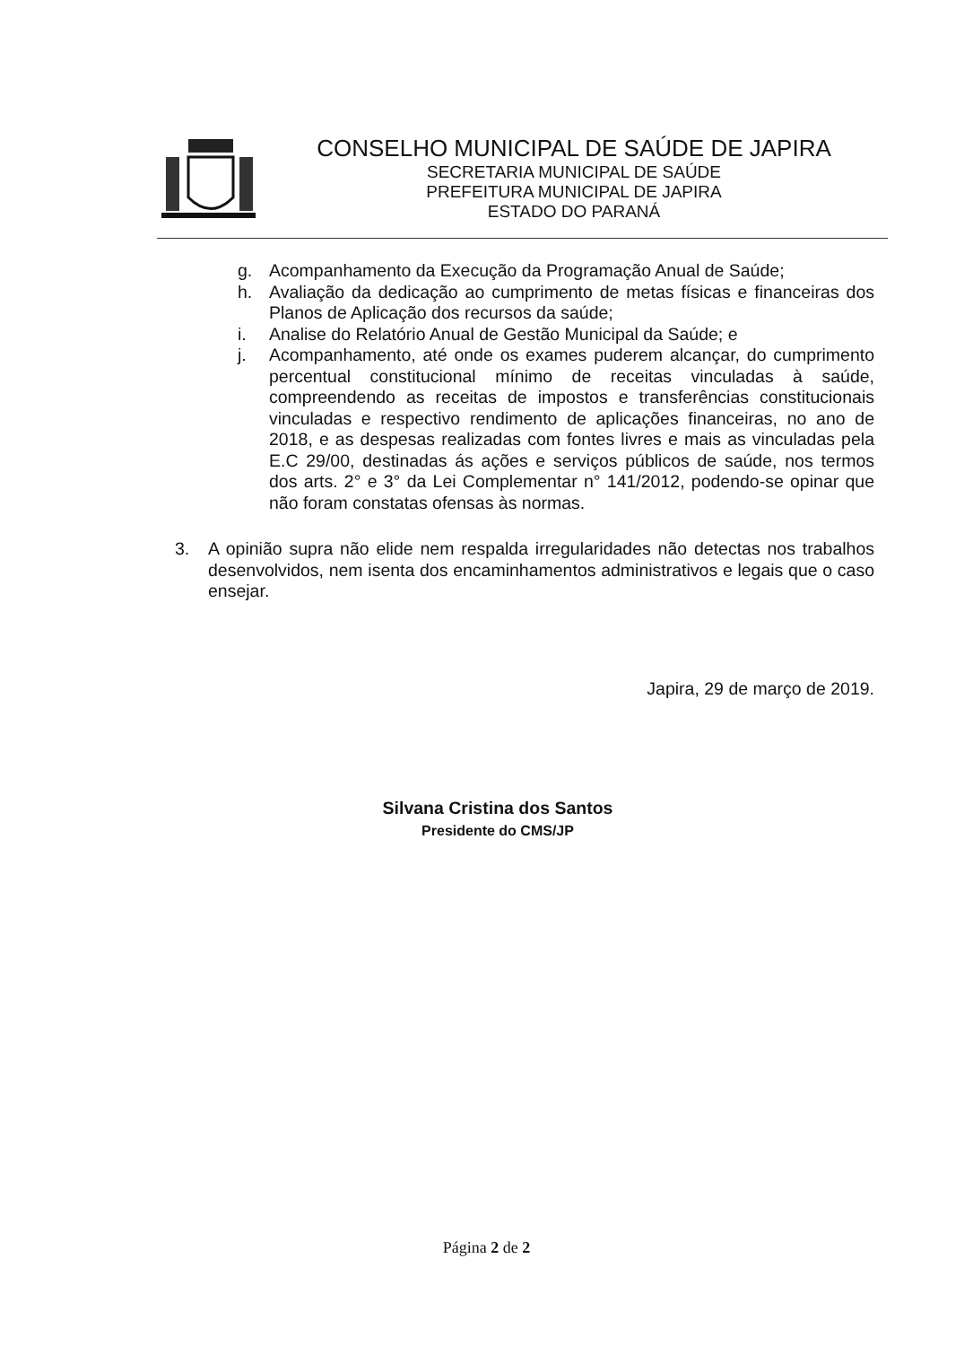CONSELHO MUNICIPAL DE SAÚDE DE JAPIRA
SECRETARIA MUNICIPAL DE SAÚDE
PREFEITURA MUNICIPAL DE JAPIRA
ESTADO DO PARANÁ
g. Acompanhamento da Execução da Programação Anual de Saúde;
h. Avaliação da dedicação ao cumprimento de metas físicas e financeiras dos Planos de Aplicação dos recursos da saúde;
i. Analise do Relatório Anual de Gestão Municipal da Saúde; e
j. Acompanhamento, até onde os exames puderem alcançar, do cumprimento percentual constitucional mínimo de receitas vinculadas à saúde, compreendendo as receitas de impostos e transferências constitucionais vinculadas e respectivo rendimento de aplicações financeiras, no ano de 2018, e as despesas realizadas com fontes livres e mais as vinculadas pela E.C 29/00, destinadas ás ações e serviços públicos de saúde, nos termos dos arts. 2° e 3° da Lei Complementar n° 141/2012, podendo-se opinar que não foram constatas ofensas às normas.
3. A opinião supra não elide nem respalda irregularidades não detectas nos trabalhos desenvolvidos, nem isenta dos encaminhamentos administrativos e legais que o caso ensejar.
Japira, 29 de março de 2019.
Silvana Cristina dos Santos
Presidente do CMS/JP
Página 2 de 2